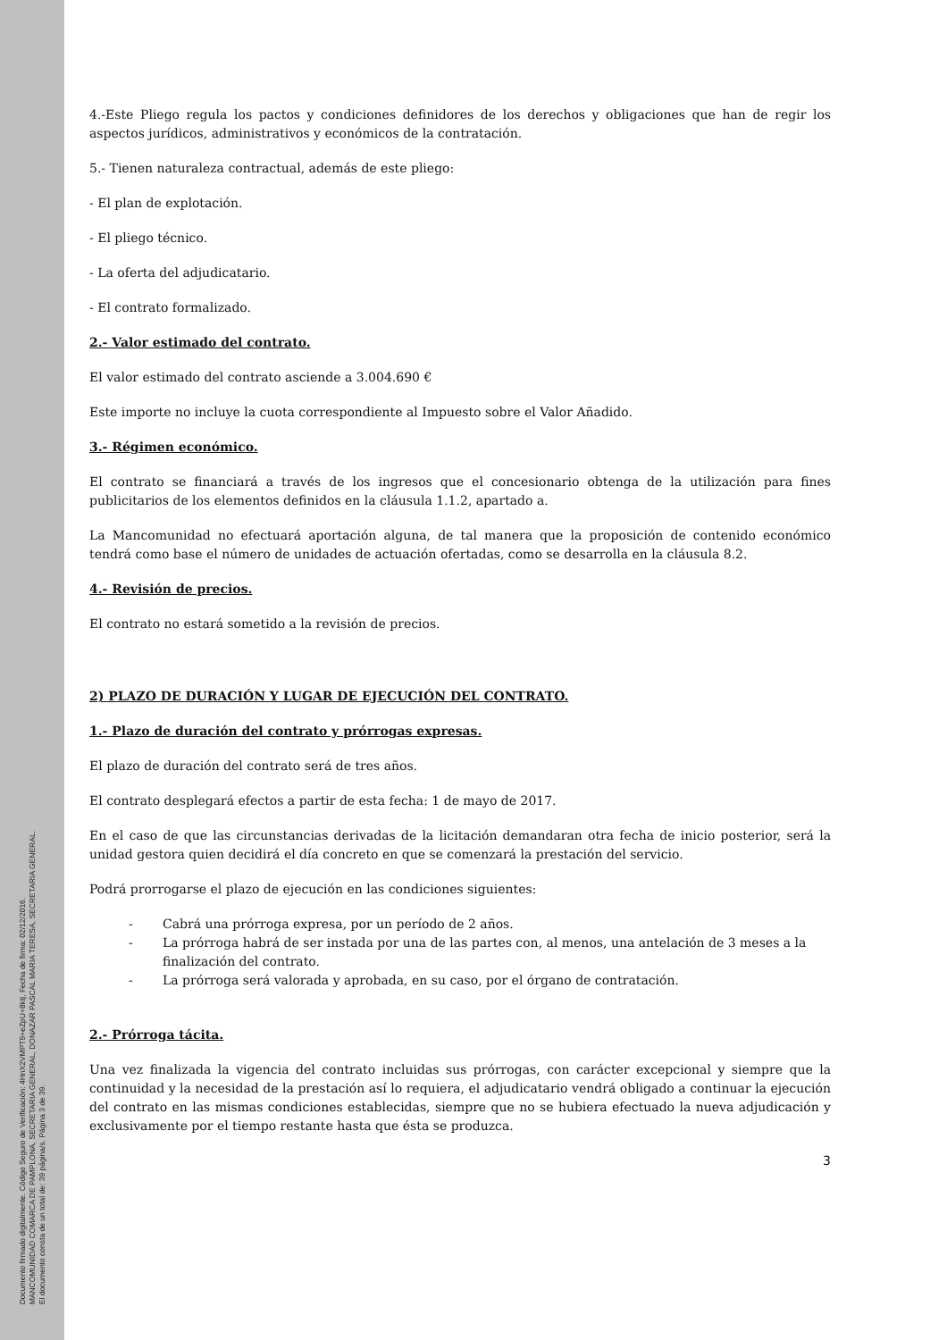Documento firmado digitalmente. Código Seguro de Verificación: 4HnX2VMPT9+eZpU+8ktj, Fecha de firma: 02/12/2016.
MANCOMUNIDAD COMARCA DE PAMPLONA, SECRETARIA GENERAL, DONAZAR PASCAL MARIA TERESA, SECRETARIA GENERAL.
El documento consta de un total de: 39 página/s. Página 3 de 39.
4.-Este Pliego regula los pactos y condiciones definidores de los derechos y obligaciones que han de regir los aspectos jurídicos, administrativos y económicos de la contratación.
5.- Tienen naturaleza contractual, además de este pliego:
- El plan de explotación.
- El pliego técnico.
- La oferta del adjudicatario.
- El contrato formalizado.
2.- Valor estimado del contrato.
El valor estimado del contrato asciende a 3.004.690 €
Este importe no incluye la cuota correspondiente al Impuesto sobre el Valor Añadido.
3.- Régimen económico.
El contrato se financiará a través de los ingresos que el concesionario obtenga de la utilización para fines publicitarios de los elementos definidos en la cláusula 1.1.2, apartado a.
La Mancomunidad no efectuará aportación alguna, de tal manera que la proposición de contenido económico tendrá como base el número de unidades de actuación ofertadas, como se desarrolla en la cláusula 8.2.
4.- Revisión de precios.
El contrato no estará sometido a la revisión de precios.
2) PLAZO DE DURACIÓN Y LUGAR DE EJECUCIÓN DEL CONTRATO.
1.- Plazo de duración del contrato y prórrogas expresas.
El plazo de duración del contrato será de tres años.
El contrato desplegará efectos a partir de esta fecha: 1 de mayo de 2017.
En el caso de que las circunstancias derivadas de la licitación demandaran otra fecha de inicio posterior, será la unidad gestora quien decidirá el día concreto en que se comenzará la prestación del servicio.
Podrá prorrogarse el plazo de ejecución en las condiciones siguientes:
Cabrá una prórroga expresa, por un período de 2 años.
La prórroga habrá de ser instada por una de las partes con, al menos, una antelación de 3 meses a la finalización del contrato.
La prórroga será valorada y aprobada, en su caso, por el órgano de contratación.
2.- Prórroga tácita.
Una vez finalizada la vigencia del contrato incluidas sus prórrogas, con carácter excepcional y siempre que la continuidad y la necesidad de la prestación así lo requiera, el adjudicatario vendrá obligado a continuar la ejecución del contrato en las mismas condiciones establecidas, siempre que no se hubiera efectuado la nueva adjudicación y exclusivamente por el tiempo restante hasta que ésta se produzca.
3